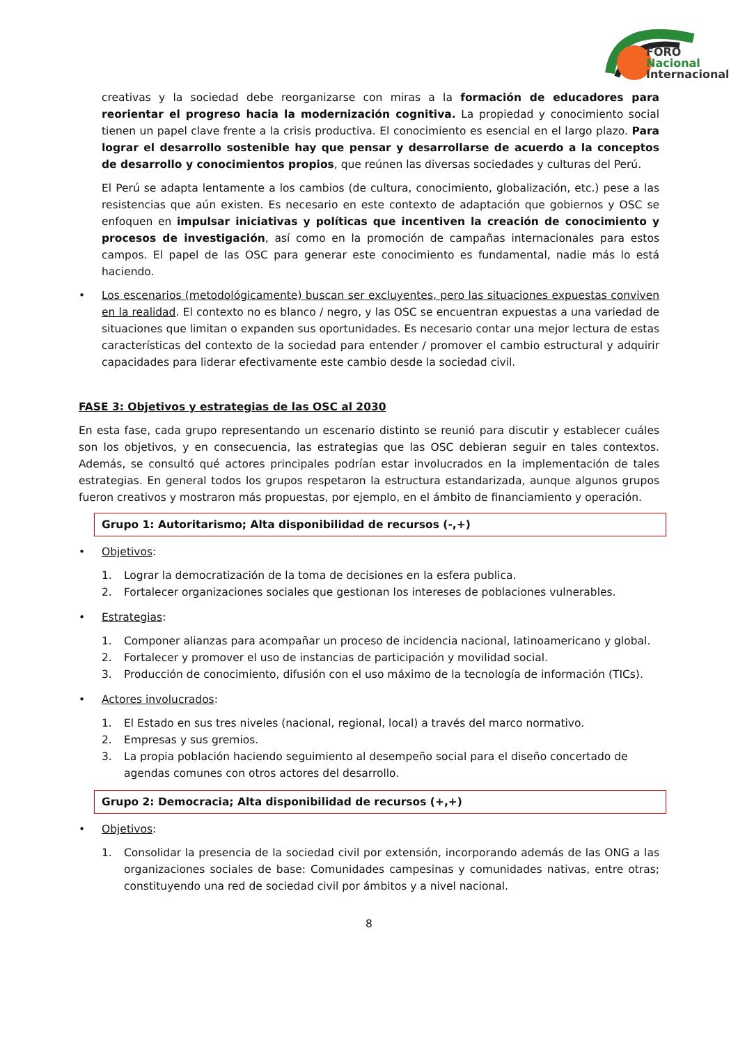FORO
Nacional
Internacional
creativas y la sociedad debe reorganizarse con miras a la formación de educadores para reorientar el progreso hacia la modernización cognitiva. La propiedad y conocimiento social tienen un papel clave frente a la crisis productiva. El conocimiento es esencial en el largo plazo. Para lograr el desarrollo sostenible hay que pensar y desarrollarse de acuerdo a la conceptos de desarrollo y conocimientos propios, que reúnen las diversas sociedades y culturas del Perú.
El Perú se adapta lentamente a los cambios (de cultura, conocimiento, globalización, etc.) pese a las resistencias que aún existen. Es necesario en este contexto de adaptación que gobiernos y OSC se enfoquen en impulsar iniciativas y políticas que incentiven la creación de conocimiento y procesos de investigación, así como en la promoción de campañas internacionales para estos campos. El papel de las OSC para generar este conocimiento es fundamental, nadie más lo está haciendo.
• Los escenarios (metodológicamente) buscan ser excluyentes, pero las situaciones expuestas conviven en la realidad. El contexto no es blanco / negro, y las OSC se encuentran expuestas a una variedad de situaciones que limitan o expanden sus oportunidades. Es necesario contar una mejor lectura de estas características del contexto de la sociedad para entender / promover el cambio estructural y adquirir capacidades para liderar efectivamente este cambio desde la sociedad civil.
FASE 3: Objetivos y estrategias de las OSC al 2030
En esta fase, cada grupo representando un escenario distinto se reunió para discutir y establecer cuáles son los objetivos, y en consecuencia, las estrategias que las OSC debieran seguir en tales contextos. Además, se consultó qué actores principales podrían estar involucrados en la implementación de tales estrategias. En general todos los grupos respetaron la estructura estandarizada, aunque algunos grupos fueron creativos y mostraron más propuestas, por ejemplo, en el ámbito de financiamiento y operación.
Grupo 1: Autoritarismo; Alta disponibilidad de recursos (-,+)
• Objetivos:
1. Lograr la democratización de la toma de decisiones en la esfera publica.
2. Fortalecer organizaciones sociales que gestionan los intereses de poblaciones vulnerables.
• Estrategias:
1. Componer alianzas para acompañar un proceso de incidencia nacional, latinoamericano y global.
2. Fortalecer y promover el uso de instancias de participación y movilidad social.
3. Producción de conocimiento, difusión con el uso máximo de la tecnología de información (TICs).
• Actores involucrados:
1. El Estado en sus tres niveles (nacional, regional, local) a través del marco normativo.
2. Empresas y sus gremios.
3. La propia población haciendo seguimiento al desempeño social para el diseño concertado de agendas comunes con otros actores del desarrollo.
Grupo 2: Democracia; Alta disponibilidad de recursos (+,+)
• Objetivos:
1. Consolidar la presencia de la sociedad civil por extensión, incorporando además de las ONG a las organizaciones sociales de base: Comunidades campesinas y comunidades nativas, entre otras; constituyendo una red de sociedad civil por ámbitos y a nivel nacional.
8